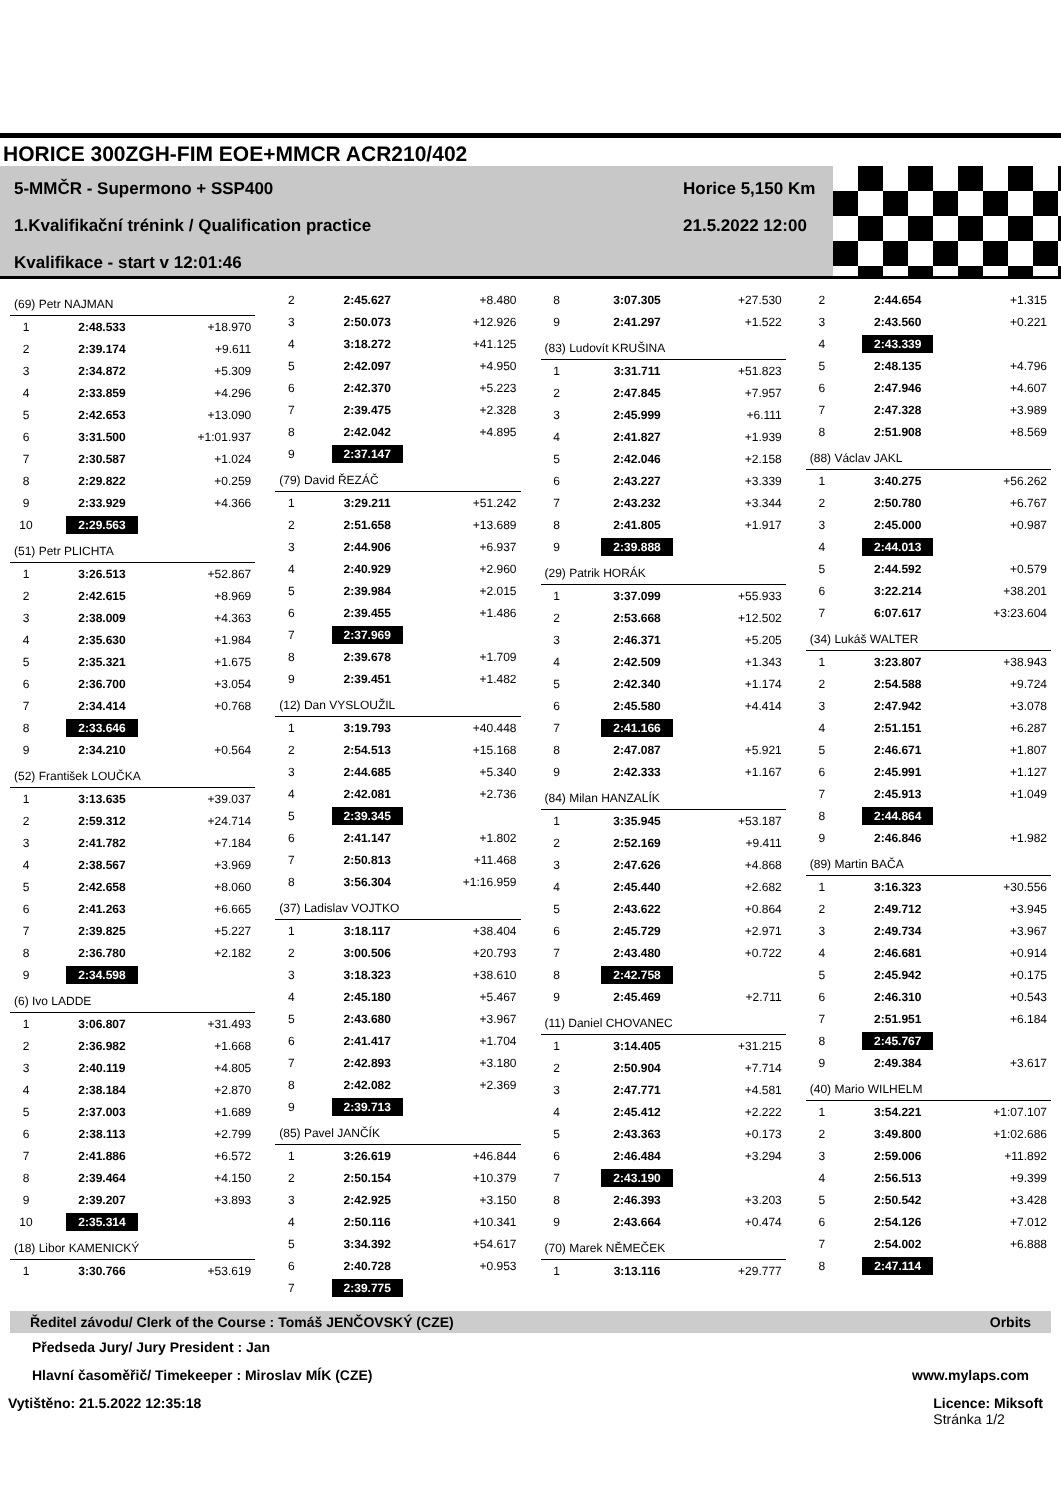HORICE 300ZGH-FIM EOE+MMCR ACR210/402
5-MMČR - Supermono + SSP400
1.Kvalifikační trénink / Qualification practice
Kvalifikace - start v 12:01:46
Horice 5,150 Km
21.5.2022 12:00
| (69) Petr NAJMAN | | |
| 1 | 2:48.533 | +18.970 |
| 2 | 2:39.174 | +9.611 |
| 3 | 2:34.872 | +5.309 |
| 4 | 2:33.859 | +4.296 |
| 5 | 2:42.653 | +13.090 |
| 6 | 3:31.500 | +1:01.937 |
| 7 | 2:30.587 | +1.024 |
| 8 | 2:29.822 | +0.259 |
| 9 | 2:33.929 | +4.366 |
| 10 | 2:29.563 | |
| (51) Petr PLICHTA | | |
| 1 | 3:26.513 | +52.867 |
| 2 | 2:42.615 | +8.969 |
| 3 | 2:38.009 | +4.363 |
| 4 | 2:35.630 | +1.984 |
| 5 | 2:35.321 | +1.675 |
| 6 | 2:36.700 | +3.054 |
| 7 | 2:34.414 | +0.768 |
| 8 | 2:33.646 | |
| 9 | 2:34.210 | +0.564 |
| (52) František LOUČKA | | |
| 1 | 3:13.635 | +39.037 |
| 2 | 2:59.312 | +24.714 |
| 3 | 2:41.782 | +7.184 |
| 4 | 2:38.567 | +3.969 |
| 5 | 2:42.658 | +8.060 |
| 6 | 2:41.263 | +6.665 |
| 7 | 2:39.825 | +5.227 |
| 8 | 2:36.780 | +2.182 |
| 9 | 2:34.598 | |
| (6) Ivo LADDE | | |
| 1 | 3:06.807 | +31.493 |
| 2 | 2:36.982 | +1.668 |
| 3 | 2:40.119 | +4.805 |
| 4 | 2:38.184 | +2.870 |
| 5 | 2:37.003 | +1.689 |
| 6 | 2:38.113 | +2.799 |
| 7 | 2:41.886 | +6.572 |
| 8 | 2:39.464 | +4.150 |
| 9 | 2:39.207 | +3.893 |
| 10 | 2:35.314 | |
| (18) Libor KAMENICKÝ | | |
| 1 | 3:30.766 | +53.619 |
| 2 | 2:45.627 | +8.480 |
| 3 | 2:50.073 | +12.926 |
| 4 | 3:18.272 | +41.125 |
| 5 | 2:42.097 | +4.950 |
| 6 | 2:42.370 | +5.223 |
| 7 | 2:39.475 | +2.328 |
| 8 | 2:42.042 | +4.895 |
| 9 | 2:37.147 | |
| (79) David ŘEZÁČ | | |
| 1 | 3:29.211 | +51.242 |
| 2 | 2:51.658 | +13.689 |
| 3 | 2:44.906 | +6.937 |
| 4 | 2:40.929 | +2.960 |
| 5 | 2:39.984 | +2.015 |
| 6 | 2:39.455 | +1.486 |
| 7 | 2:37.969 | |
| 8 | 2:39.678 | +1.709 |
| 9 | 2:39.451 | +1.482 |
| (12) Dan VYSLOUŽIL | | |
| 1 | 3:19.793 | +40.448 |
| 2 | 2:54.513 | +15.168 |
| 3 | 2:44.685 | +5.340 |
| 4 | 2:42.081 | +2.736 |
| 5 | 2:39.345 | |
| 6 | 2:41.147 | +1.802 |
| 7 | 2:50.813 | +11.468 |
| 8 | 3:56.304 | +1:16.959 |
| (37) Ladislav VOJTKO | | |
| 1 | 3:18.117 | +38.404 |
| 2 | 3:00.506 | +20.793 |
| 3 | 3:18.323 | +38.610 |
| 4 | 2:45.180 | +5.467 |
| 5 | 2:43.680 | +3.967 |
| 6 | 2:41.417 | +1.704 |
| 7 | 2:42.893 | +3.180 |
| 8 | 2:42.082 | +2.369 |
| 9 | 2:39.713 | |
| (85) Pavel JANČÍK | | |
| 1 | 3:26.619 | +46.844 |
| 2 | 2:50.154 | +10.379 |
| 3 | 2:42.925 | +3.150 |
| 4 | 2:50.116 | +10.341 |
| 5 | 3:34.392 | +54.617 |
| 6 | 2:40.728 | +0.953 |
| 7 | 2:39.775 | |
| 8 | 3:07.305 | +27.530 |
| 9 | 2:41.297 | +1.522 |
| (83) Ludovít KRUŠINA | | |
| 1 | 3:31.711 | +51.823 |
| 2 | 2:47.845 | +7.957 |
| 3 | 2:45.999 | +6.111 |
| 4 | 2:41.827 | +1.939 |
| 5 | 2:42.046 | +2.158 |
| 6 | 2:43.227 | +3.339 |
| 7 | 2:43.232 | +3.344 |
| 8 | 2:41.805 | +1.917 |
| 9 | 2:39.888 | |
| (29) Patrik HORÁK | | |
| 1 | 3:37.099 | +55.933 |
| 2 | 2:53.668 | +12.502 |
| 3 | 2:46.371 | +5.205 |
| 4 | 2:42.509 | +1.343 |
| 5 | 2:42.340 | +1.174 |
| 6 | 2:45.580 | +4.414 |
| 7 | 2:41.166 | |
| 8 | 2:47.087 | +5.921 |
| 9 | 2:42.333 | +1.167 |
| (84) Milan HANZALÍK | | |
| 1 | 3:35.945 | +53.187 |
| 2 | 2:52.169 | +9.411 |
| 3 | 2:47.626 | +4.868 |
| 4 | 2:45.440 | +2.682 |
| 5 | 2:43.622 | +0.864 |
| 6 | 2:45.729 | +2.971 |
| 7 | 2:43.480 | +0.722 |
| 8 | 2:42.758 | |
| 9 | 2:45.469 | +2.711 |
| (11) Daniel CHOVANEC | | |
| 1 | 3:14.405 | +31.215 |
| 2 | 2:50.904 | +7.714 |
| 3 | 2:47.771 | +4.581 |
| 4 | 2:45.412 | +2.222 |
| 5 | 2:43.363 | +0.173 |
| 6 | 2:46.484 | +3.294 |
| 7 | 2:43.190 | |
| 8 | 2:46.393 | +3.203 |
| 9 | 2:43.664 | +0.474 |
| (70) Marek NĚMEČEK | | |
| 1 | 3:13.116 | +29.777 |
| 2 | 2:44.654 | +1.315 |
| 3 | 2:43.560 | +0.221 |
| 4 | 2:43.339 | |
| 5 | 2:48.135 | +4.796 |
| 6 | 2:47.946 | +4.607 |
| 7 | 2:47.328 | +3.989 |
| 8 | 2:51.908 | +8.569 |
| (88) Václav JAKL | | |
| 1 | 3:40.275 | +56.262 |
| 2 | 2:50.780 | +6.767 |
| 3 | 2:45.000 | +0.987 |
| 4 | 2:44.013 | |
| 5 | 2:44.592 | +0.579 |
| 6 | 3:22.214 | +38.201 |
| 7 | 6:07.617 | +3:23.604 |
| (34) Lukáš WALTER | | |
| 1 | 3:23.807 | +38.943 |
| 2 | 2:54.588 | +9.724 |
| 3 | 2:47.942 | +3.078 |
| 4 | 2:51.151 | +6.287 |
| 5 | 2:46.671 | +1.807 |
| 6 | 2:45.991 | +1.127 |
| 7 | 2:45.913 | +1.049 |
| 8 | 2:44.864 | |
| 9 | 2:46.846 | +1.982 |
| (89) Martin BAČA | | |
| 1 | 3:16.323 | +30.556 |
| 2 | 2:49.712 | +3.945 |
| 3 | 2:49.734 | +3.967 |
| 4 | 2:46.681 | +0.914 |
| 5 | 2:45.942 | +0.175 |
| 6 | 2:46.310 | +0.543 |
| 7 | 2:51.951 | +6.184 |
| 8 | 2:45.767 | |
| 9 | 2:49.384 | +3.617 |
| (40) Mario WILHELM | | |
| 1 | 3:54.221 | +1:07.107 |
| 2 | 3:49.800 | +1:02.686 |
| 3 | 2:59.006 | +11.892 |
| 4 | 2:56.513 | +9.399 |
| 5 | 2:50.542 | +3.428 |
| 6 | 2:54.126 | +7.012 |
| 7 | 2:54.002 | +6.888 |
| 8 | 2:47.114 | |
Ředitel závodu/ Clerk of the Course : Tomáš JENČOVSKÝ (CZE) Orbits
Předseda Jury/ Jury President : Jan
Hlavní časoměřič/ Timekeeper : Miroslav MÍK (CZE) www.mylaps.com
Vytištěno: 21.5.2022 12:35:18 Licence: Miksoft
Stránka 1/2